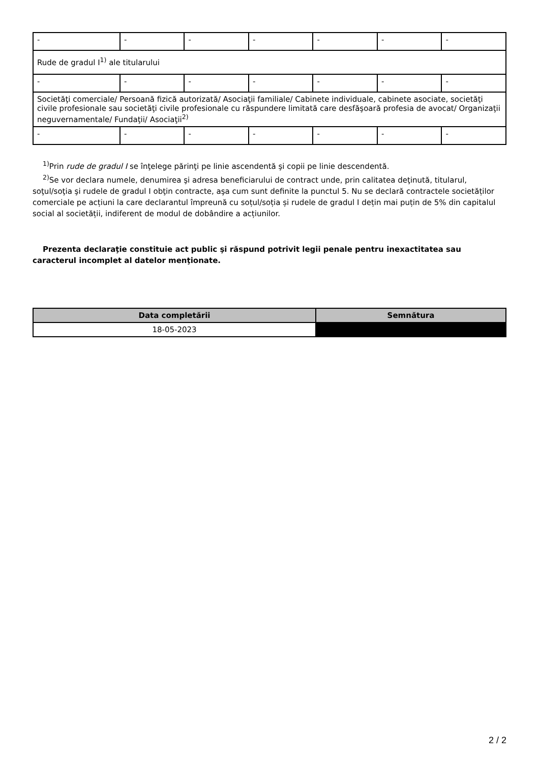| - | - | - | - | - | - | - |
| Rude de gradul I<sup>1)</sup> ale titularului | | | | | | |
| - | - | - | - | - | - | - |
| Societăţi comerciale/ Persoană fizică autorizată/ Asociaţii familiale/ Cabinete individuale, cabinete asociate, societăţi civile profesionale sau societăţi civile profesionale cu răspundere limitată care desfăşoară profesia de avocat/ Organizaţii neguvernamentale/ Fundaţii/ Asociaţii<sup>2)</sup> | | | | | | |
| - | - | - | - | - | - | - |
<sup>1)</sup> Prin rude de gradul I se înţelege părinţi pe linie ascendentă şi copii pe linie descendentă.
<sup>2)</sup> Se vor declara numele, denumirea şi adresa beneficiarului de contract unde, prin calitatea deţinută, titularul, soţul/soţia şi rudele de gradul I obţin contracte, aşa cum sunt definite la punctul 5. Nu se declară contractele societăților comerciale pe acțiuni la care declarantul împreună cu soțul/soția și rudele de gradul I dețin mai puțin de 5% din capitalul social al societății, indiferent de modul de dobândire a acțiunilor.
Prezenta declaraţie constituie act public şi răspund potrivit legii penale pentru inexactitatea sau caracterul incomplet al datelor menţionate.
| Data completării | Semnătura |
| --- | --- |
| 18-05-2023 | |
2 / 2